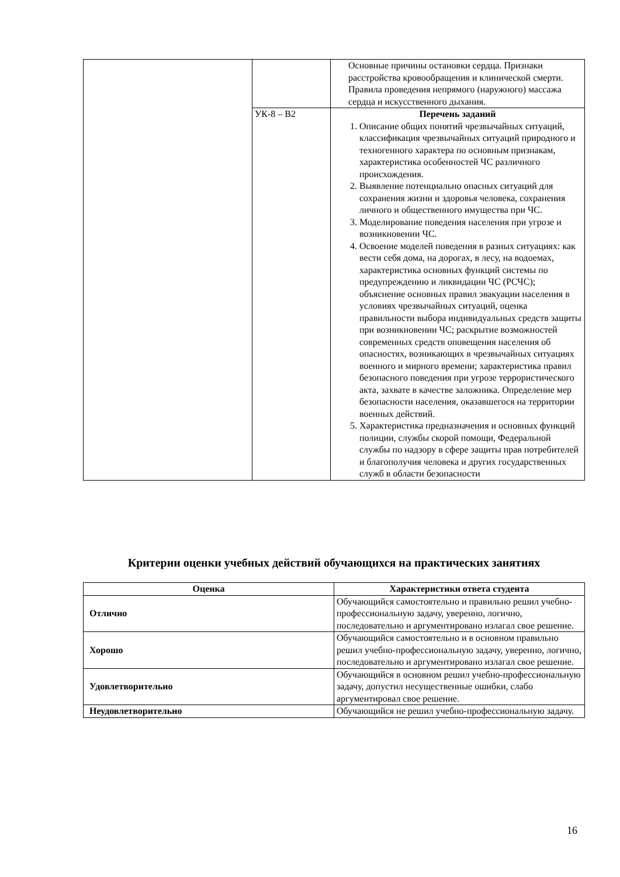| | | Основные причины остановки сердца. Признаки расстройства кровообращения и клинической смерти. Правила проведения непрямого (наружного) массажа сердца и искусственного дыхания. |
| | УК-8 – В2 | Перечень заданий 1. Описание общих понятий чрезвычайных ситуаций, классификация чрезвычайных ситуаций природного и техногенного характера по основным признакам, характеристика особенностей ЧС различного происхождения. 2. Выявление потенциально опасных ситуаций для сохранения жизни и здоровья человека, сохранения личного и общественного имущества при ЧС. 3. Моделирование поведения населения при угрозе и возникновении ЧС. 4. Освоение моделей поведения в разных ситуациях: как вести себя дома, на дорогах, в лесу, на водоемах, характеристика основных функций системы по предупреждению и ликвидации ЧС (РСЧС); объяснение основных правил эвакуации населения в условиях чрезвычайных ситуаций, оценка правильности выбора индивидуальных средств защиты при возникновении ЧС; раскрытие возможностей современных средств оповещения населения об опасностях, возникающих в чрезвычайных ситуациях военного и мирного времени; характеристика правил безопасного поведения при угрозе террористического акта, захвате в качестве заложника. Определение мер безопасности населения, оказавшегося на территории военных действий. 5. Характеристика предназначения и основных функций полиции, службы скорой помощи, Федеральной службы по надзору в сфере защиты прав потребителей и благополучия человека и других государственных служб в области безопасности |
Критерии оценки учебных действий обучающихся на практических занятиях
| Оценка | Характеристики ответа студента |
| --- | --- |
| Отлично | Обучающийся самостоятельно и правильно решил учебно-профессиональную задачу, уверенно, логично, последовательно и аргументировано излагал свое решение. |
| Хорошо | Обучающийся самостоятельно и в основном правильно решил учебно-профессиональную задачу, уверенно, логично, последовательно и аргументировано излагал свое решение. |
| Удовлетворительно | Обучающийся в основном решил учебно-профессиональную задачу, допустил несущественные ошибки, слабо аргументировал свое решение. |
| Неудовлетворительно | Обучающийся не решил учебно-профессиональную задачу. |
16